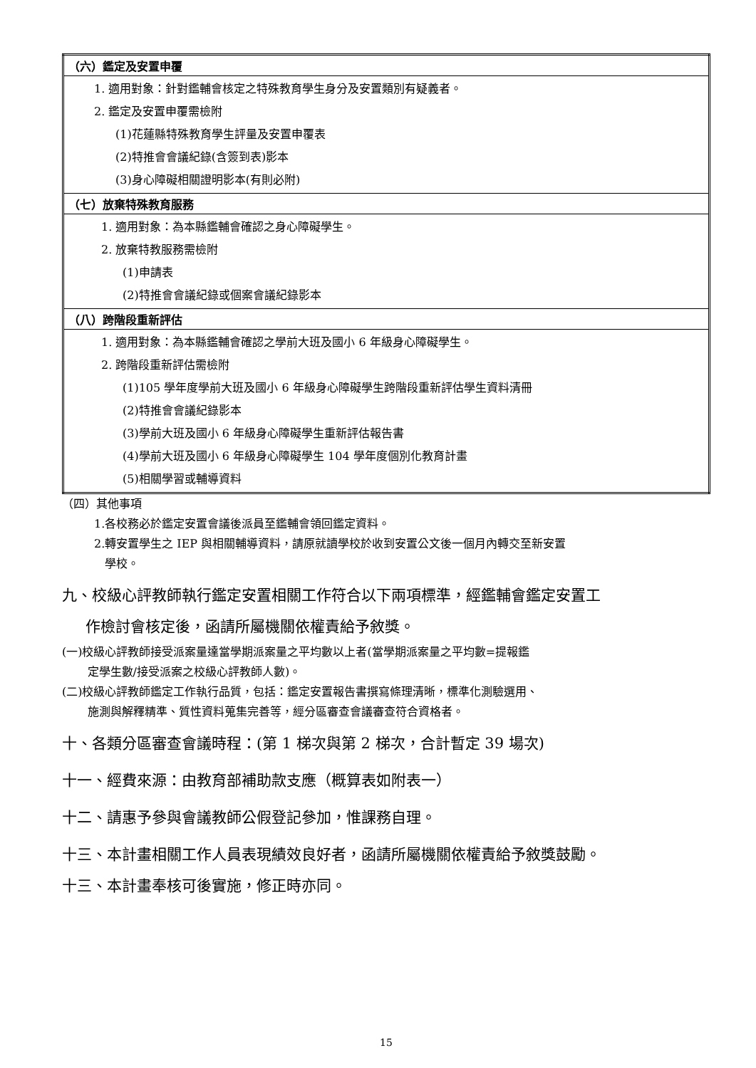| （六）鑑定及安置申覆 |
| 1. 適用對象：針對鑑輔會核定之特殊教育學生身分及安置類別有疑義者。 2. 鑑定及安置申覆需檢附 (1)花蓮縣特殊教育學生評量及安置申覆表 (2)特推會會議紀錄(含簽到表)影本 (3)身心障礙相關證明影本(有則必附) |
| （七）放棄特殊教育服務 |
| 1. 適用對象：為本縣鑑輔會確認之身心障礙學生。 2. 放棄特教服務需檢附 (1)申請表 (2)特推會會議紀錄或個案會議紀錄影本 |
| （八）跨階段重新評估 |
| 1. 適用對象：為本縣鑑輔會確認之學前大班及國小 6 年級身心障礙學生。 2. 跨階段重新評估需檢附 (1)105 學年度學前大班及國小 6 年級身心障礙學生跨階段重新評估學生資料清冊 (2)特推會會議紀錄影本 (3)學前大班及國小 6 年級身心障礙學生重新評估報告書 (4)學前大班及國小 6 年級身心障礙學生 104 學年度個別化教育計畫 (5)相關學習或輔導資料 |
（四）其他事項
1.各校務必於鑑定安置會議後派員至鑑輔會領回鑑定資料。
2.轉安置學生之 IEP 與相關輔導資料，請原就讀學校於收到安置公文後一個月內轉交至新安置
學校。
九、校級心評教師執行鑑定安置相關工作符合以下兩項標準，經鑑輔會鑑定安置工
作檢討會核定後，函請所屬機關依權責給予敘獎。
(一)校級心評教師接受派案量達當學期派案量之平均數以上者(當學期派案量之平均數=提報鑑
定學生數/接受派案之校級心評教師人數)。
(二)校級心評教師鑑定工作執行品質，包括：鑑定安置報告書撰寫條理清晰，標準化測驗選用、
施測與解釋精準、質性資料蒐集完善等，經分區審查會議審查符合資格者。
十、各類分區審查會議時程：(第 1 梯次與第 2 梯次，合計暫定 39 場次)
十一、經費來源：由教育部補助款支應（概算表如附表一）
十二、請惠予參與會議教師公假登記參加，惟課務自理。
十三、本計畫相關工作人員表現績效良好者，函請所屬機關依權責給予敘獎鼓勵。
十三、本計畫奉核可後實施，修正時亦同。
15